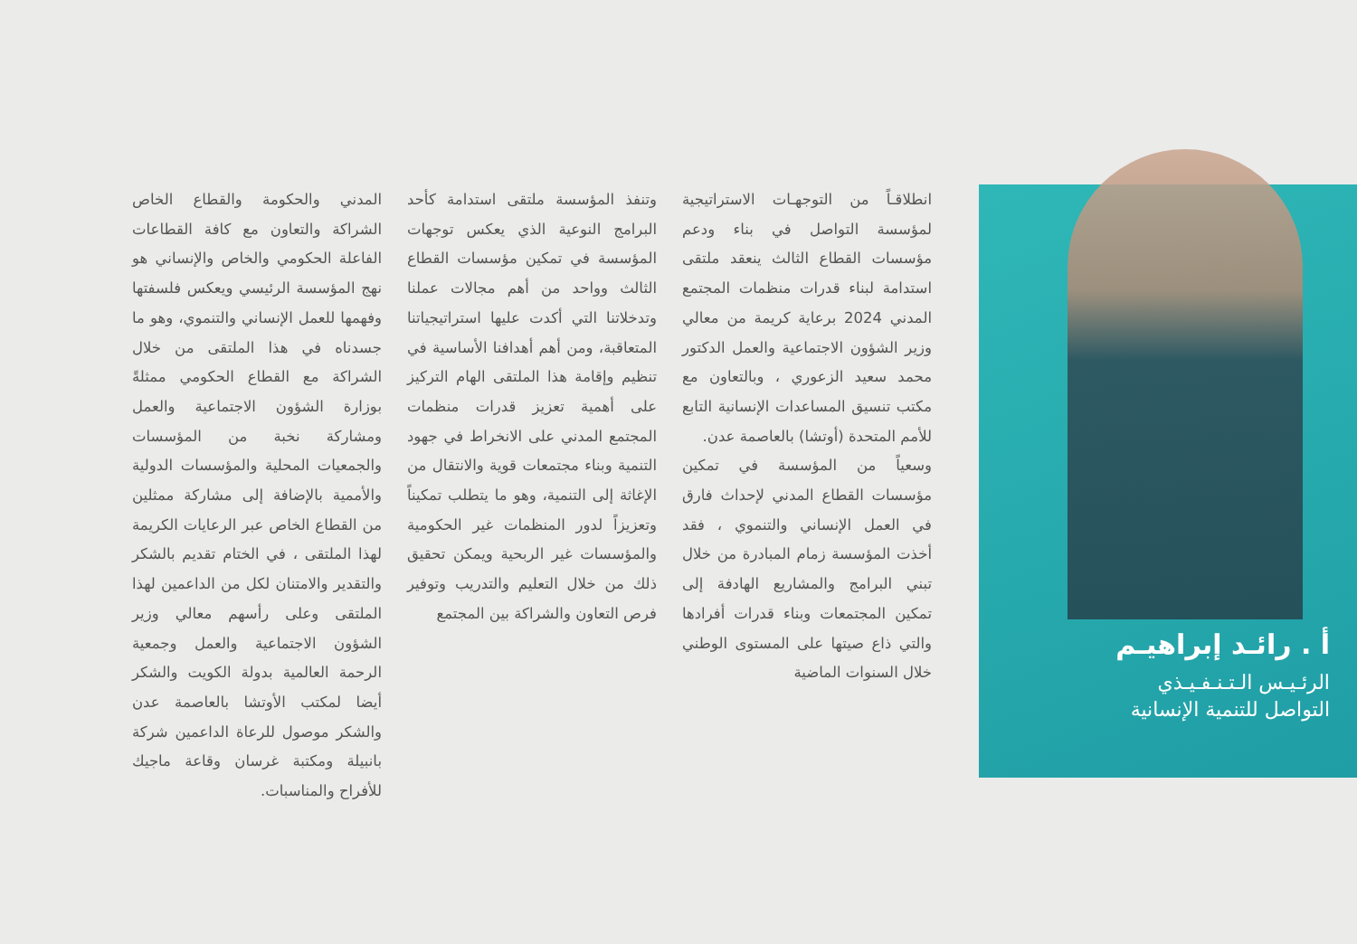أ . رائـد إبراهيـم
الرئـيـس الـتـنـفـيـذي
التواصل للتنمية الإنسانية
انطلاقـاً من التوجهـات الاستراتيجية لمؤسسة التواصل في بناء ودعم مؤسسات القطاع الثالث ينعقد ملتقى استدامة لبناء قدرات منظمات المجتمع المدني 2024 برعاية كريمة من معالي وزير الشؤون الاجتماعية والعمل الدكتور محمد سعيد الزعوري ، وبالتعاون مع مكتب تنسيق المساعدات الإنسانية التابع للأمم المتحدة (أوتشا) بالعاصمة عدن.
وسعياً من المؤسسة في تمكين مؤسسات القطاع المدني لإحداث فارق في العمل الإنساني والتنموي ، فقد أخذت المؤسسة زمام المبادرة من خلال تبني البرامج والمشاريع الهادفة إلى تمكين المجتمعات وبناء قدرات أفرادها والتي ذاع صيتها على المستوى الوطني خلال السنوات الماضية
وتنفذ المؤسسة ملتقى استدامة كأحد البرامج النوعية الذي يعكس توجهات المؤسسة في تمكين مؤسسات القطاع الثالث وواحد من أهم مجالات عملنا وتدخلاتنا التي أكدت عليها استراتيجياتنا المتعاقبة، ومن أهم أهدافنا الأساسية في تنظيم وإقامة هذا الملتقى الهام التركيز على أهمية تعزيز قدرات منظمات المجتمع المدني على الانخراط في جهود التنمية وبناء مجتمعات قوية والانتقال من الإغاثة إلى التنمية، وهو ما يتطلب تمكيناً وتعزيزاً لدور المنظمات غير الحكومية والمؤسسات غير الربحية ويمكن تحقيق ذلك من خلال التعليم والتدريب وتوفير فرص التعاون والشراكة بين المجتمع
المدني والحكومة والقطاع الخاص الشراكة والتعاون مع كافة القطاعات الفاعلة الحكومي والخاص والإنساني هو نهج المؤسسة الرئيسي ويعكس فلسفتها وفهمها للعمل الإنساني والتنموي، وهو ما جسدناه في هذا الملتقى من خلال الشراكة مع القطاع الحكومي ممثلةً بوزارة الشؤون الاجتماعية والعمل ومشاركة نخبة من المؤسسات والجمعيات المحلية والمؤسسات الدولية والأممية بالإضافة إلى مشاركة ممثلين من القطاع الخاص عبر الرعايات الكريمة لهذا الملتقى ، في الختام تقديم بالشكر والتقدير والامتنان لكل من الداعمين لهذا الملتقى وعلى رأسهم معالي وزير الشؤون الاجتماعية والعمل وجمعية الرحمة العالمية بدولة الكويت والشكر أيضا لمكتب الأوتشا بالعاصمة عدن والشكر موصول للرعاة الداعمين شركة بانبيلة ومكتبة غرسان وقاعة ماجيك للأفراح والمناسبات.